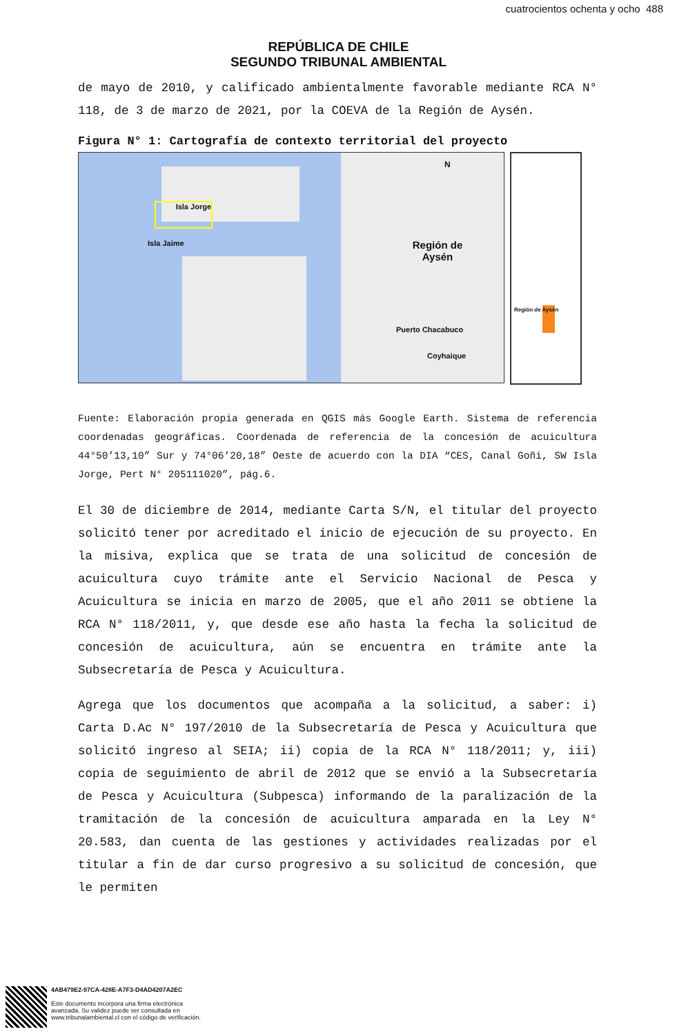cuatrocientos ochenta y ocho 488
REPÚBLICA DE CHILE
SEGUNDO TRIBUNAL AMBIENTAL
de mayo de 2010, y calificado ambientalmente favorable mediante RCA N° 118, de 3 de marzo de 2021, por la COEVA de la Región de Aysén.
Figura N° 1: Cartografía de contexto territorial del proyecto
Isla Jorge
Isla Jaime
Puerto Chacabuco
Región de Aysén
Coyhaique
N
Región de Aysén
Fuente: Elaboración propia generada en QGIS más Google Earth. Sistema de referencia coordenadas geográficas. Coordenada de referencia de la concesión de acuicultura 44°50’13,10” Sur y 74°06’20,18” Oeste de acuerdo con la DIA “CES, Canal Goñi, SW Isla Jorge, Pert N° 205111020”, pág.6.
El 30 de diciembre de 2014, mediante Carta S/N, el titular del proyecto solicitó tener por acreditado el inicio de ejecución de su proyecto. En la misiva, explica que se trata de una solicitud de concesión de acuicultura cuyo trámite ante el Servicio Nacional de Pesca y Acuicultura se inicia en marzo de 2005, que el año 2011 se obtiene la RCA N° 118/2011, y, que desde ese año hasta la fecha la solicitud de concesión de acuicultura, aún se encuentra en trámite ante la Subsecretaría de Pesca y Acuicultura.
Agrega que los documentos que acompaña a la solicitud, a saber: i) Carta D.Ac N° 197/2010 de la Subsecretaría de Pesca y Acuicultura que solicitó ingreso al SEIA; ii) copia de la RCA N° 118/2011; y, iii) copia de seguimiento de abril de 2012 que se envió a la Subsecretaría de Pesca y Acuicultura (Subpesca) informando de la paralización de la tramitación de la concesión de acuicultura amparada en la Ley N° 20.583, dan cuenta de las gestiones y actividades realizadas por el titular a fin de dar curso progresivo a su solicitud de concesión, que le permiten
4AB479E2-97CA-428E-A7F3-D4AD4207A2EC
Este documento incorpora una firma electrónica
avanzada. Su validez puede ser consultada en
www.tribunalambiental.cl con el código de verificación.